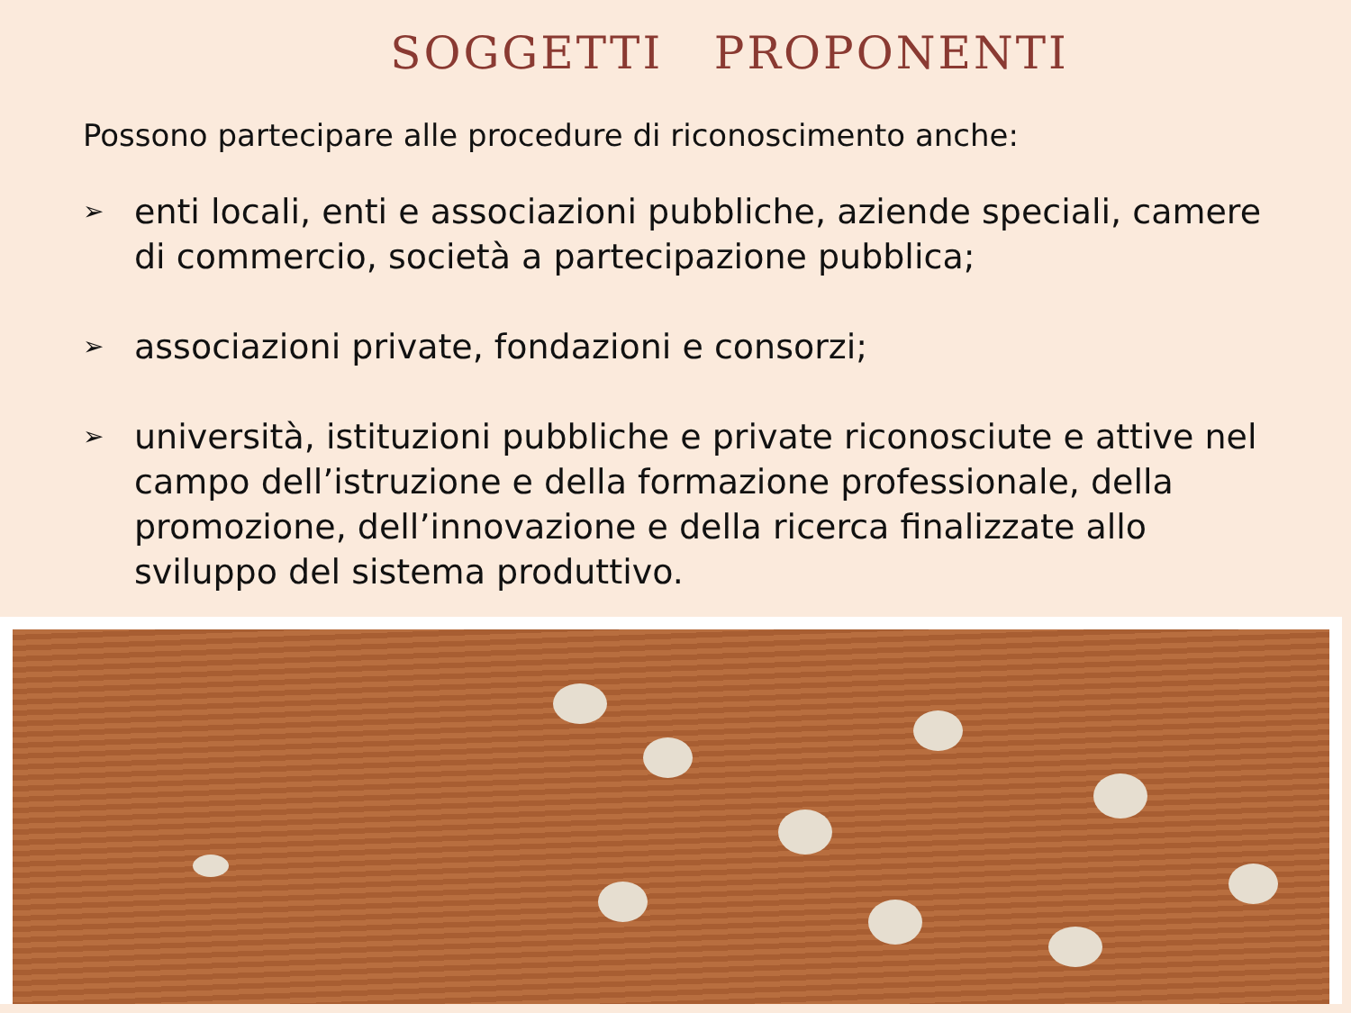SOGGETTI PROPONENTI
Possono partecipare alle procedure di riconoscimento anche:
➢ enti locali, enti e associazioni pubbliche, aziende speciali, camere di commercio, società a partecipazione pubblica;
➢ associazioni private, fondazioni e consorzi;
➢ università, istituzioni pubbliche e private riconosciute e attive nel campo dell’istruzione e della formazione professionale, della promozione, dell’innovazione e della ricerca finalizzate allo sviluppo del sistema produttivo.